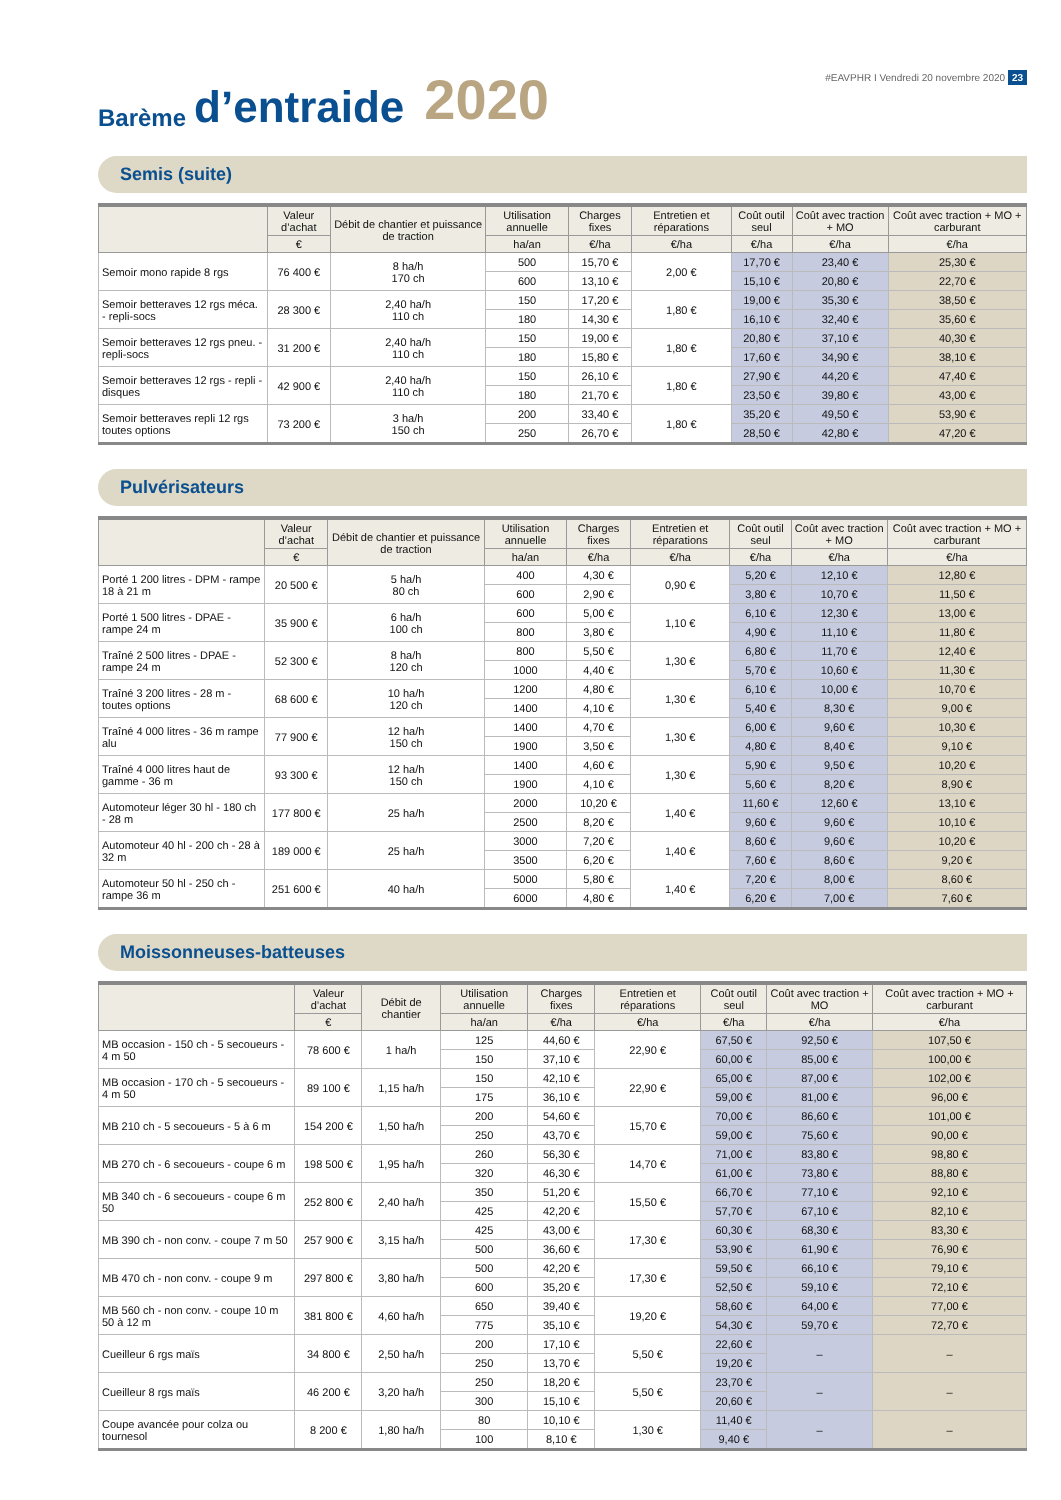Barème d’entraide 2020 #EAVPHR I Vendredi 20 novembre 2020 23
Semis (suite)
| | Valeur d’achat | Débit de chantier et puissance de traction | Utilisation annuelle | Charges fixes | Entretien et réparations | Coût outil seul | Coût avec traction + MO | Coût avec traction + MO + carburant |
| --- | --- | --- | --- | --- | --- | --- | --- | --- |
| | € | | ha/an | €/ha | €/ha | €/ha | €/ha | €/ha |
| Semoir mono rapide 8 rgs | 76 400 € | 8 ha/h 170 ch | 500 | 15,70 € | 2,00 € | 17,70 € | 23,40 € | 25,30 € |
| | | | 600 | 13,10 € | | 15,10 € | 20,80 € | 22,70 € |
| Semoir betteraves 12 rgs méca. - repli-socs | 28 300 € | 2,40 ha/h 110 ch | 150 | 17,20 € | 1,80 € | 19,00 € | 35,30 € | 38,50 € |
| | | | 180 | 14,30 € | | 16,10 € | 32,40 € | 35,60 € |
| Semoir betteraves 12 rgs pneu. - repli-socs | 31 200 € | 2,40 ha/h 110 ch | 150 | 19,00 € | 1,80 € | 20,80 € | 37,10 € | 40,30 € |
| | | | 180 | 15,80 € | | 17,60 € | 34,90 € | 38,10 € |
| Semoir betteraves 12 rgs - repli - disques | 42 900 € | 2,40 ha/h 110 ch | 150 | 26,10 € | 1,80 € | 27,90 € | 44,20 € | 47,40 € |
| | | | 180 | 21,70 € | | 23,50 € | 39,80 € | 43,00 € |
| Semoir betteraves repli 12 rgs toutes options | 73 200 € | 3 ha/h 150 ch | 200 | 33,40 € | 1,80 € | 35,20 € | 49,50 € | 53,90 € |
| | | | 250 | 26,70 € | | 28,50 € | 42,80 € | 47,20 € |
Pulvérisateurs
| | Valeur d’achat | Débit de chantier et puissance de traction | Utilisation annuelle | Charges fixes | Entretien et réparations | Coût outil seul | Coût avec traction + MO | Coût avec traction + MO + carburant |
| --- | --- | --- | --- | --- | --- | --- | --- | --- |
| | € | | ha/an | €/ha | €/ha | €/ha | €/ha | €/ha |
| Porté 1 200 litres - DPM - rampe 18 à 21 m | 20 500 € | 5 ha/h 80 ch | 400 | 4,30 € | 0,90 € | 5,20 € | 12,10 € | 12,80 € |
| | | | 600 | 2,90 € | | 3,80 € | 10,70 € | 11,50 € |
| Porté 1 500 litres - DPAE - rampe 24 m | 35 900 € | 6 ha/h 100 ch | 600 | 5,00 € | 1,10 € | 6,10 € | 12,30 € | 13,00 € |
| | | | 800 | 3,80 € | | 4,90 € | 11,10 € | 11,80 € |
| Traîné 2 500 litres - DPAE - rampe 24 m | 52 300 € | 8 ha/h 120 ch | 800 | 5,50 € | 1,30 € | 6,80 € | 11,70 € | 12,40 € |
| | | | 1000 | 4,40 € | | 5,70 € | 10,60 € | 11,30 € |
| Traîné 3 200 litres - 28 m - toutes options | 68 600 € | 10 ha/h 120 ch | 1200 | 4,80 € | 1,30 € | 6,10 € | 10,00 € | 10,70 € |
| | | | 1400 | 4,10 € | | 5,40 € | 8,30 € | 9,00 € |
| Traîné 4 000 litres - 36 m rampe alu | 77 900 € | 12 ha/h 150 ch | 1400 | 4,70 € | 1,30 € | 6,00 € | 9,60 € | 10,30 € |
| | | | 1900 | 3,50 € | | 4,80 € | 8,40 € | 9,10 € |
| Traîné 4 000 litres haut de gamme - 36 m | 93 300 € | 12 ha/h 150 ch | 1400 | 4,60 € | 1,30 € | 5,90 € | 9,50 € | 10,20 € |
| | | | 1900 | 4,10 € | | 5,60 € | 8,20 € | 8,90 € |
| Automoteur léger 30 hl - 180 ch - 28 m | 177 800 € | 25 ha/h | 2000 | 10,20 € | 1,40 € | 11,60 € | 12,60 € | 13,10 € |
| | | | 2500 | 8,20 € | | 9,60 € | 9,60 € | 10,10 € |
| Automoteur 40 hl - 200 ch - 28 à 32 m | 189 000 € | 25 ha/h | 3000 | 7,20 € | 1,40 € | 8,60 € | 9,60 € | 10,20 € |
| | | | 3500 | 6,20 € | | 7,60 € | 8,60 € | 9,20 € |
| Automoteur 50 hl - 250 ch - rampe 36 m | 251 600 € | 40 ha/h | 5000 | 5,80 € | 1,40 € | 7,20 € | 8,00 € | 8,60 € |
| | | | 6000 | 4,80 € | | 6,20 € | 7,00 € | 7,60 € |
Moissonneuses-batteuses
| | Valeur d’achat | Débit de chantier | Utilisation annuelle | Charges fixes | Entretien et réparations | Coût outil seul | Coût avec traction + MO | Coût avec traction + MO + carburant |
| --- | --- | --- | --- | --- | --- | --- | --- | --- |
| | € | | ha/an | €/ha | €/ha | €/ha | €/ha | €/ha |
| MB occasion - 150 ch - 5 secoueurs - 4 m 50 | 78 600 € | 1 ha/h | 125 | 44,60 € | 22,90 € | 67,50 € | 92,50 € | 107,50 € |
| | | | 150 | 37,10 € | | 60,00 € | 85,00 € | 100,00 € |
| MB occasion - 170 ch - 5 secoueurs - 4 m 50 | 89 100 € | 1,15 ha/h | 150 | 42,10 € | 22,90 € | 65,00 € | 87,00 € | 102,00 € |
| | | | 175 | 36,10 € | | 59,00 € | 81,00 € | 96,00 € |
| MB 210 ch - 5 secoueurs - 5 à 6 m | 154 200 € | 1,50 ha/h | 200 | 54,60 € | 15,70 € | 70,00 € | 86,60 € | 101,00 € |
| | | | 250 | 43,70 € | | 59,00 € | 75,60 € | 90,00 € |
| MB 270 ch - 6 secoueurs - coupe 6 m | 198 500 € | 1,95 ha/h | 260 | 56,30 € | 14,70 € | 71,00 € | 83,80 € | 98,80 € |
| | | | 320 | 46,30 € | | 61,00 € | 73,80 € | 88,80 € |
| MB 340 ch - 6 secoueurs - coupe 6 m 50 | 252 800 € | 2,40 ha/h | 350 | 51,20 € | 15,50 € | 66,70 € | 77,10 € | 92,10 € |
| | | | 425 | 42,20 € | | 57,70 € | 67,10 € | 82,10 € |
| MB 390 ch - non conv. - coupe 7 m 50 | 257 900 € | 3,15 ha/h | 425 | 43,00 € | 17,30 € | 60,30 € | 68,30 € | 83,30 € |
| | | | 500 | 36,60 € | | 53,90 € | 61,90 € | 76,90 € |
| MB 470 ch - non conv. - coupe 9 m | 297 800 € | 3,80 ha/h | 500 | 42,20 € | 17,30 € | 59,50 € | 66,10 € | 79,10 € |
| | | | 600 | 35,20 € | | 52,50 € | 59,10 € | 72,10 € |
| MB 560 ch - non conv. - coupe 10 m 50 à 12 m | 381 800 € | 4,60 ha/h | 650 | 39,40 € | 19,20 € | 58,60 € | 64,00 € | 77,00 € |
| | | | 775 | 35,10 € | | 54,30 € | 59,70 € | 72,70 € |
| Cueilleur 6 rgs maïs | 34 800 € | 2,50 ha/h | 200 | 17,10 € | 5,50 € | 22,60 € | – | – |
| | | | 250 | 13,70 € | | 19,20 € | | |
| Cueilleur 8 rgs maïs | 46 200 € | 3,20 ha/h | 250 | 18,20 € | 5,50 € | 23,70 € | – | – |
| | | | 300 | 15,10 € | | 20,60 € | | |
| Coupe avancée pour colza ou tournesol | 8 200 € | 1,80 ha/h | 80 | 10,10 € | 1,30 € | 11,40 € | – | – |
| | | | 100 | 8,10 € | | 9,40 € | | |